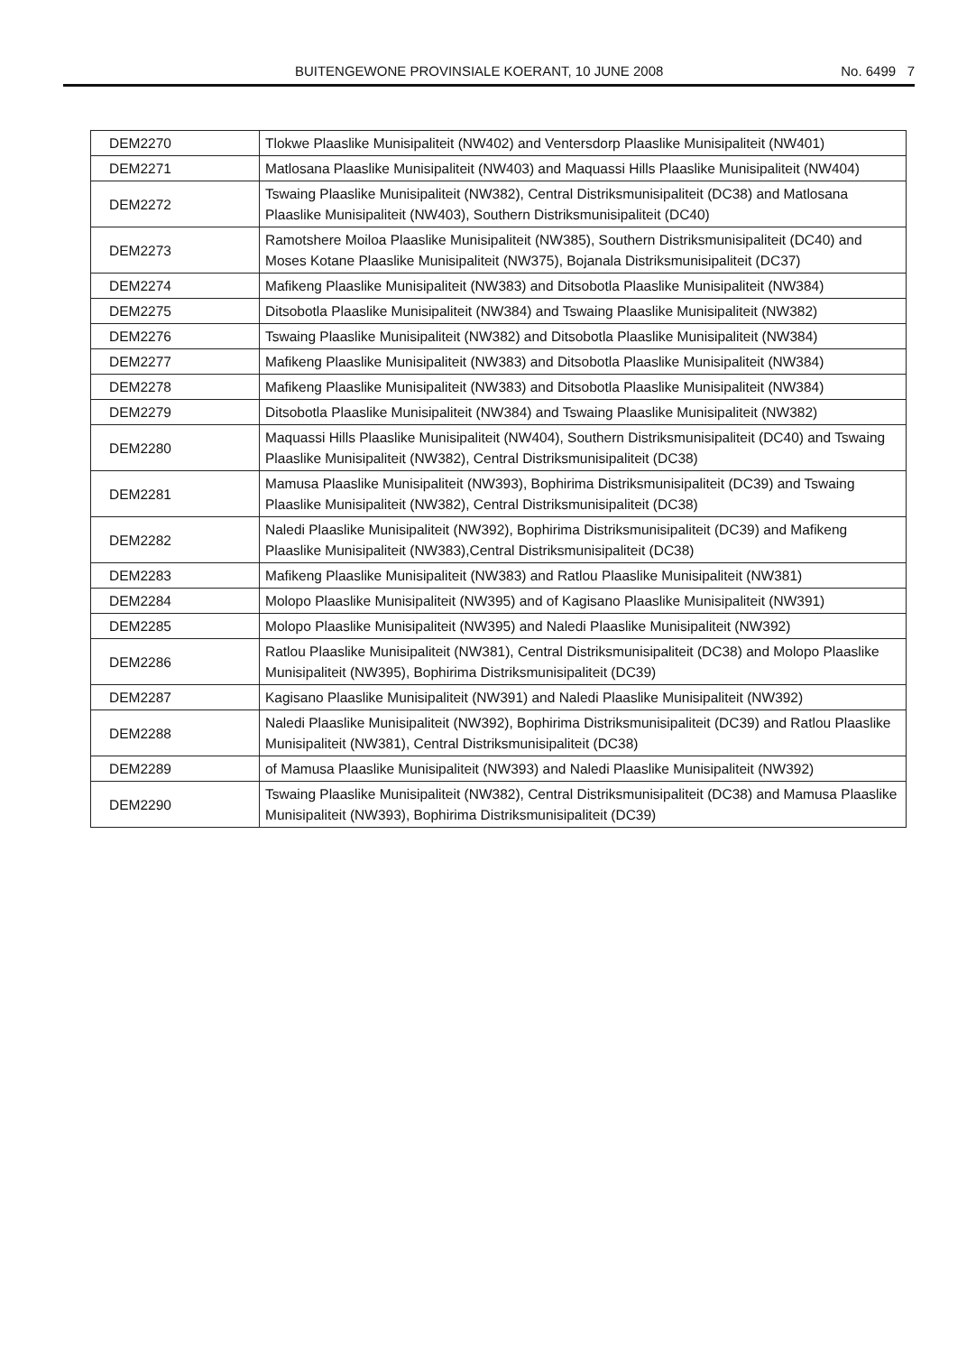BUITENGEWONE PROVINSIALE KOERANT, 10 JUNE 2008 No. 6499 7
| DEM2270 | Tlokwe Plaaslike Munisipaliteit (NW402) and Ventersdorp Plaaslike Munisipaliteit (NW401) |
| DEM2271 | Matlosana Plaaslike Munisipaliteit (NW403) and Maquassi Hills Plaaslike Munisipaliteit (NW404) |
| DEM2272 | Tswaing Plaaslike Munisipaliteit (NW382), Central Distriksmunisipaliteit (DC38) and Matlosana Plaaslike Munisipaliteit (NW403), Southern Distriksmunisipaliteit (DC40) |
| DEM2273 | Ramotshere Moiloa Plaaslike Munisipaliteit (NW385), Southern Distriksmunisipaliteit (DC40) and Moses Kotane Plaaslike Munisipaliteit (NW375), Bojanala Distriksmunisipaliteit (DC37) |
| DEM2274 | Mafikeng Plaaslike Munisipaliteit (NW383) and Ditsobotla Plaaslike Munisipaliteit (NW384) |
| DEM2275 | Ditsobotla Plaaslike Munisipaliteit (NW384) and Tswaing Plaaslike Munisipaliteit (NW382) |
| DEM2276 | Tswaing Plaaslike Munisipaliteit (NW382) and Ditsobotla Plaaslike Munisipaliteit (NW384) |
| DEM2277 | Mafikeng Plaaslike Munisipaliteit (NW383) and Ditsobotla Plaaslike Munisipaliteit (NW384) |
| DEM2278 | Mafikeng Plaaslike Munisipaliteit (NW383) and Ditsobotla Plaaslike Munisipaliteit (NW384) |
| DEM2279 | Ditsobotla Plaaslike Munisipaliteit (NW384) and Tswaing Plaaslike Munisipaliteit (NW382) |
| DEM2280 | Maquassi Hills Plaaslike Munisipaliteit (NW404), Southern Distriksmunisipaliteit (DC40) and Tswaing Plaaslike Munisipaliteit (NW382), Central Distriksmunisipaliteit (DC38) |
| DEM2281 | Mamusa Plaaslike Munisipaliteit (NW393), Bophirima Distriksmunisipaliteit (DC39) and Tswaing Plaaslike Munisipaliteit (NW382), Central Distriksmunisipaliteit (DC38) |
| DEM2282 | Naledi Plaaslike Munisipaliteit (NW392), Bophirima Distriksmunisipaliteit (DC39) and Mafikeng Plaaslike Munisipaliteit (NW383),Central Distriksmunisipaliteit (DC38) |
| DEM2283 | Mafikeng Plaaslike Munisipaliteit (NW383) and Ratlou Plaaslike Munisipaliteit (NW381) |
| DEM2284 | Molopo Plaaslike Munisipaliteit (NW395) and of Kagisano Plaaslike Munisipaliteit (NW391) |
| DEM2285 | Molopo Plaaslike Munisipaliteit (NW395) and Naledi Plaaslike Munisipaliteit (NW392) |
| DEM2286 | Ratlou Plaaslike Munisipaliteit (NW381), Central Distriksmunisipaliteit (DC38) and Molopo Plaaslike Munisipaliteit (NW395), Bophirima Distriksmunisipaliteit (DC39) |
| DEM2287 | Kagisano Plaaslike Munisipaliteit (NW391) and Naledi Plaaslike Munisipaliteit (NW392) |
| DEM2288 | Naledi Plaaslike Munisipaliteit (NW392), Bophirima Distriksmunisipaliteit (DC39) and Ratlou Plaaslike Munisipaliteit (NW381), Central Distriksmunisipaliteit (DC38) |
| DEM2289 | of Mamusa Plaaslike Munisipaliteit (NW393) and Naledi Plaaslike Munisipaliteit (NW392) |
| DEM2290 | Tswaing Plaaslike Munisipaliteit (NW382), Central Distriksmunisipaliteit (DC38) and Mamusa Plaaslike Munisipaliteit (NW393), Bophirima Distriksmunisipaliteit (DC39) |